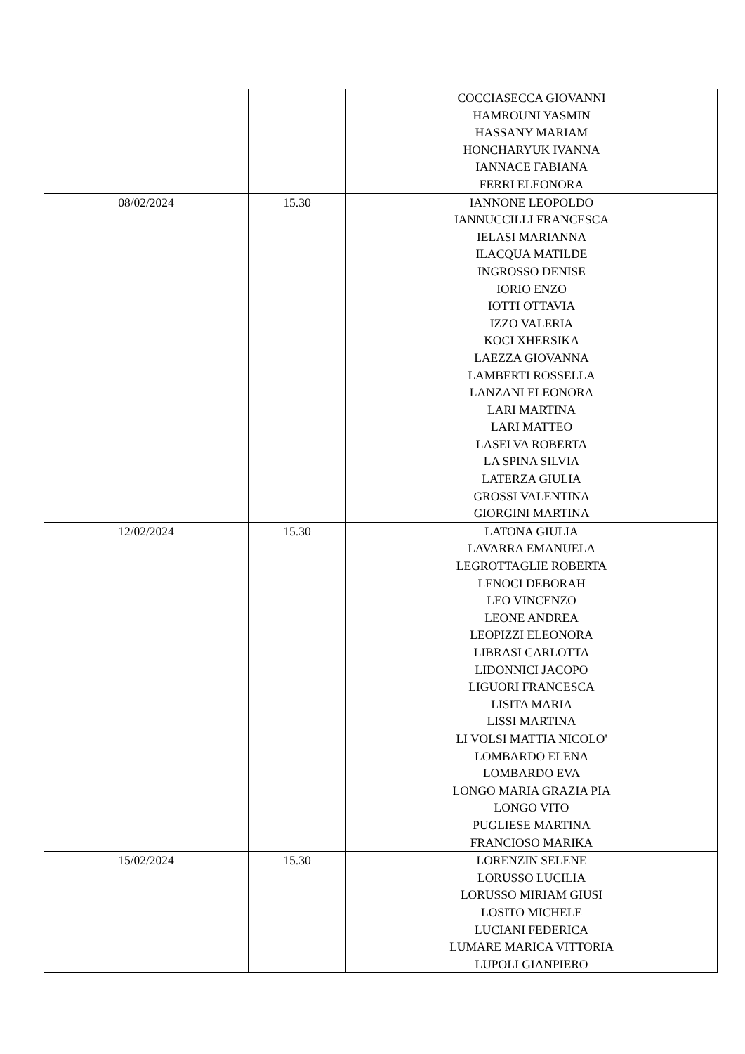| | | COCCIASECCA GIOVANNI HAMROUNI YASMIN HASSANY MARIAM HONCHARYUK IVANNA IANNACE FABIANA FERRI ELEONORA |
| 08/02/2024 | 15.30 | IANNONE LEOPOLDO IANNUCCILLI FRANCESCA IELASI MARIANNA ILACQUA MATILDE INGROSSO DENISE IORIO ENZO IOTTI OTTAVIA IZZO VALERIA KOCI XHERSIKA LAEZZA GIOVANNA LAMBERTI ROSSELLA LANZANI ELEONORA LARI MARTINA LARI MATTEO LASELVA ROBERTA LA SPINA SILVIA LATERZA GIULIA GROSSI VALENTINA GIORGINI MARTINA |
| 12/02/2024 | 15.30 | LATONA GIULIA LAVARRA EMANUELA LEGROTTAGLIE ROBERTA LENOCI DEBORAH LEO VINCENZO LEONE ANDREA LEOPIZZI ELEONORA LIBRASI CARLOTTA LIDONNICI JACOPO LIGUORI FRANCESCA LISITA MARIA LISSI MARTINA LI VOLSI MATTIA NICOLO' LOMBARDO ELENA LOMBARDO EVA LONGO MARIA GRAZIA PIA LONGO VITO PUGLIESE MARTINA FRANCIOSO MARIKA |
| 15/02/2024 | 15.30 | LORENZIN SELENE LORUSSO LUCILIA LORUSSO MIRIAM GIUSI LOSITO MICHELE LUCIANI FEDERICA LUMARE MARICA VITTORIA LUPOLI GIANPIERO |